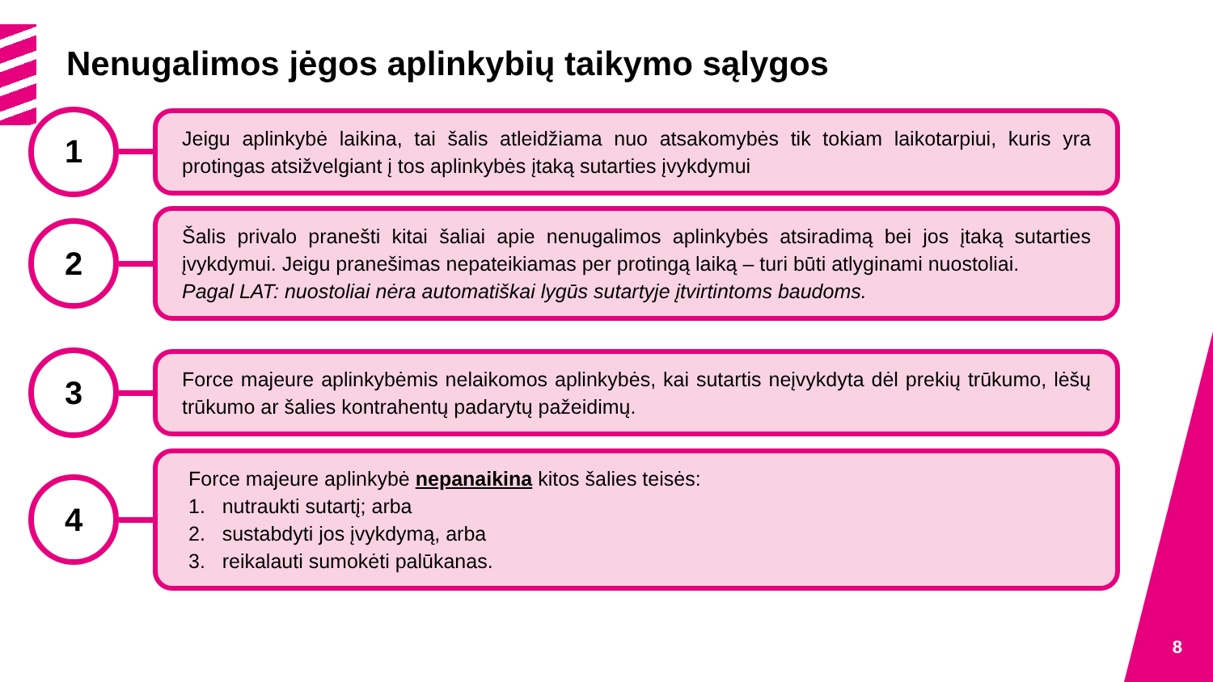Nenugalimos jėgos aplinkybių taikymo sąlygos
1
Jeigu aplinkybė laikina, tai šalis atleidžiama nuo atsakomybės tik tokiam laikotarpiui, kuris yra protingas atsižvelgiant į tos aplinkybės įtaką sutarties įvykdymui
2
Šalis privalo pranešti kitai šaliai apie nenugalimos aplinkybės atsiradimą bei jos įtaką sutarties įvykdymui. Jeigu pranešimas nepateikiamas per protingą laiką – turi būti atlyginami nuostoliai.
Pagal LAT: nuostoliai nėra automatiškai lygūs sutartyje įtvirtintoms baudoms.
3
Force majeure aplinkybėmis nelaikomos aplinkybės, kai sutartis neįvykdyta dėl prekių trūkumo, lėšų trūkumo ar šalies kontrahentų padarytų pažeidimų.
4
Force majeure aplinkybė nepanaikina kitos šalies teisės:
1. nutraukti sutartį; arba
2. sustabdyti jos įvykdymą, arba
3. reikalauti sumokėti palūkanas.
8